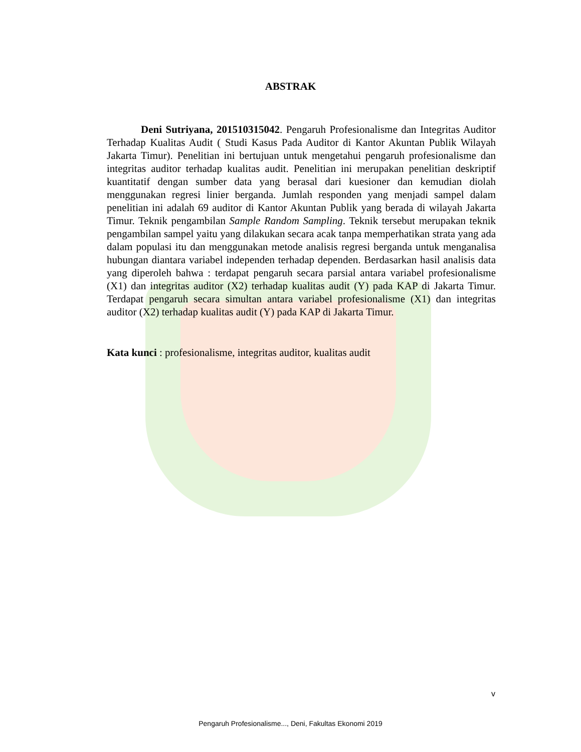ABSTRAK
Deni Sutriyana, 201510315042. Pengaruh Profesionalisme dan Integritas Auditor Terhadap Kualitas Audit ( Studi Kasus Pada Auditor di Kantor Akuntan Publik Wilayah Jakarta Timur). Penelitian ini bertujuan untuk mengetahui pengaruh profesionalisme dan integritas auditor terhadap kualitas audit. Penelitian ini merupakan penelitian deskriptif kuantitatif dengan sumber data yang berasal dari kuesioner dan kemudian diolah menggunakan regresi linier berganda. Jumlah responden yang menjadi sampel dalam penelitian ini adalah 69 auditor di Kantor Akuntan Publik yang berada di wilayah Jakarta Timur. Teknik pengambilan Sample Random Sampling. Teknik tersebut merupakan teknik pengambilan sampel yaitu yang dilakukan secara acak tanpa memperhatikan strata yang ada dalam populasi itu dan menggunakan metode analisis regresi berganda untuk menganalisa hubungan diantara variabel independen terhadap dependen. Berdasarkan hasil analisis data yang diperoleh bahwa : terdapat pengaruh secara parsial antara variabel profesionalisme (X1) dan integritas auditor (X2) terhadap kualitas audit (Y) pada KAP di Jakarta Timur. Terdapat pengaruh secara simultan antara variabel profesionalisme (X1) dan integritas auditor (X2) terhadap kualitas audit (Y) pada KAP di Jakarta Timur.
Kata kunci : profesionalisme, integritas auditor, kualitas audit
v
Pengaruh Profesionalisme..., Deni, Fakultas Ekonomi 2019